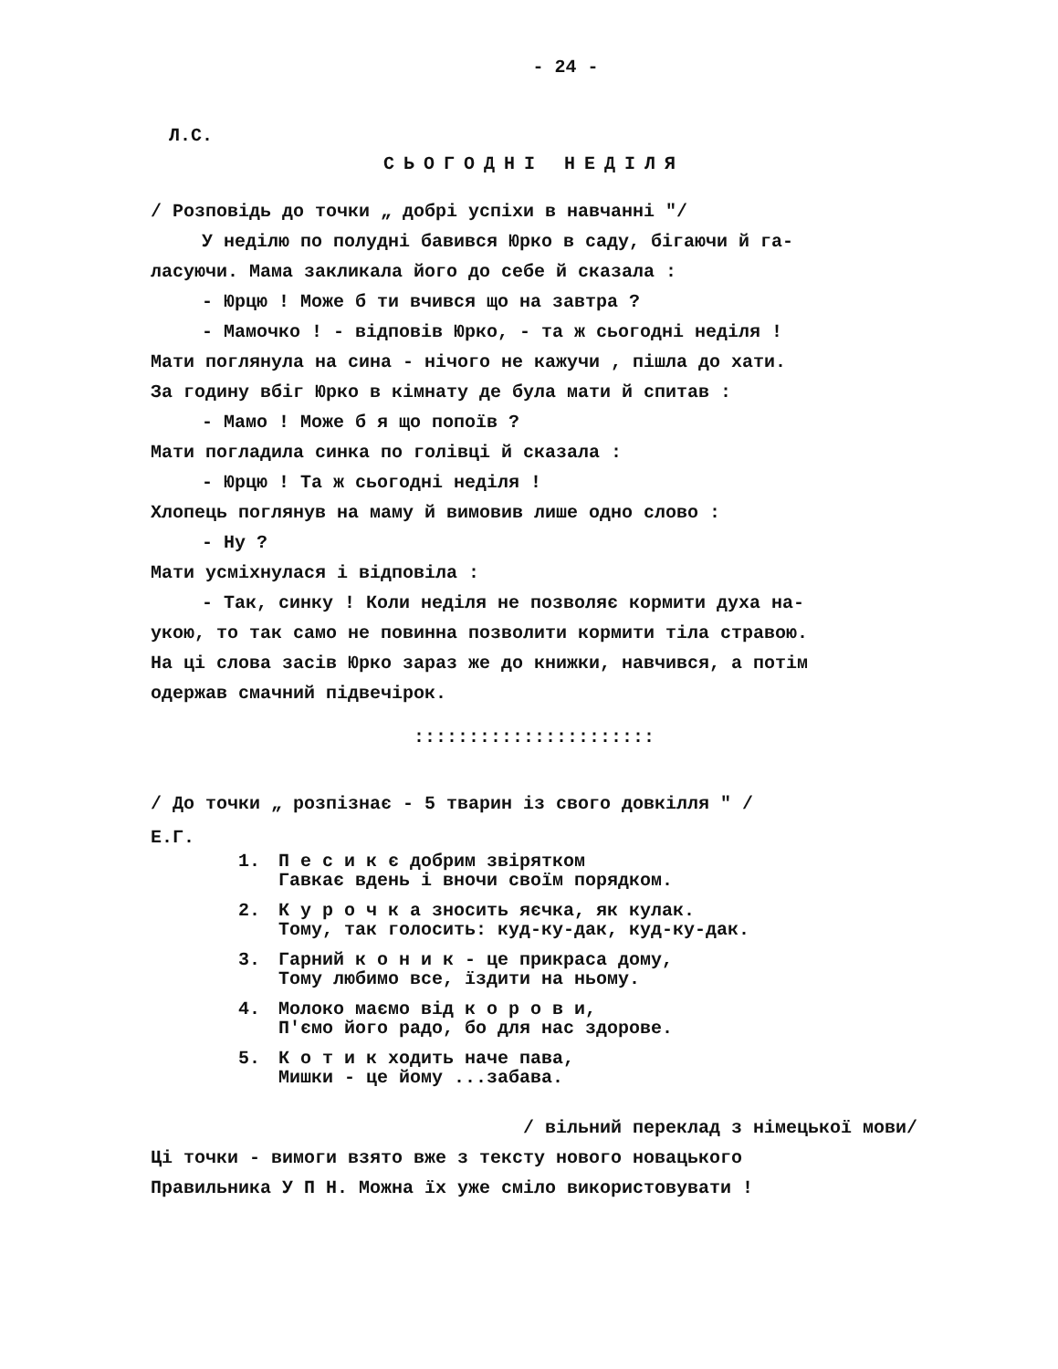- 24 -
Л.С.
СЬОГОДНІ НЕДІЛЯ
/ Розповідь до точки „ добрі успіхи в навчанні "/
У неділю по полудні бавився Юрко в саду, бігаючи й га-
ласуючи. Мама закликала його до себе й сказала :
- Юрцю ! Може б ти вчився що на завтра ?
- Мамочко ! - відповів Юрко, - та ж сьогодні неділя !
Мати поглянула на сина - нічого не кажучи , пішла до хати.
За годину вбіг Юрко в кімнату де була мати й спитав :
- Мамо ! Може б я що попоїв ?
Мати погладила синка по голівці й сказала :
- Юрцю ! Та ж сьогодні неділя !
Хлопець поглянув на маму й вимовив лише одно слово :
- Ну ?
Мати усміхнулася і відповіла :
- Так, синку ! Коли неділя не позволяє кормити духа на-
укою, то так само не повинна позволити кормити тіла стравою.
На ці слова засів Юрко зараз же до книжки, навчився, а потім
одержав смачний підвечірок.
::::::::::::::::::::::
/ До точки „ розпізнає - 5 тварин із свого довкілля " /
Е.Г.
1. П е с и к є добрим звірятком
Гавкає вдень і вночи своїм порядком.
2. К у р о ч к а зносить яєчка, як кулак.
Тому, так голосить: куд-ку-дак, куд-ку-дак.
3. Гарний к о н и к - це прикраса дому,
Тому любимо все, їздити на ньому.
4. Молоко маємо від к о р о в и,
П'ємо його радо, бо для нас здорове.
5. К о т и к ходить наче пава,
Мишки - це йому ...забава.
/ вільний переклад з німецької мови/
Ці точки - вимоги взято вже з тексту нового новацького
Правильника У П Н. Можна їх уже сміло використовувати !